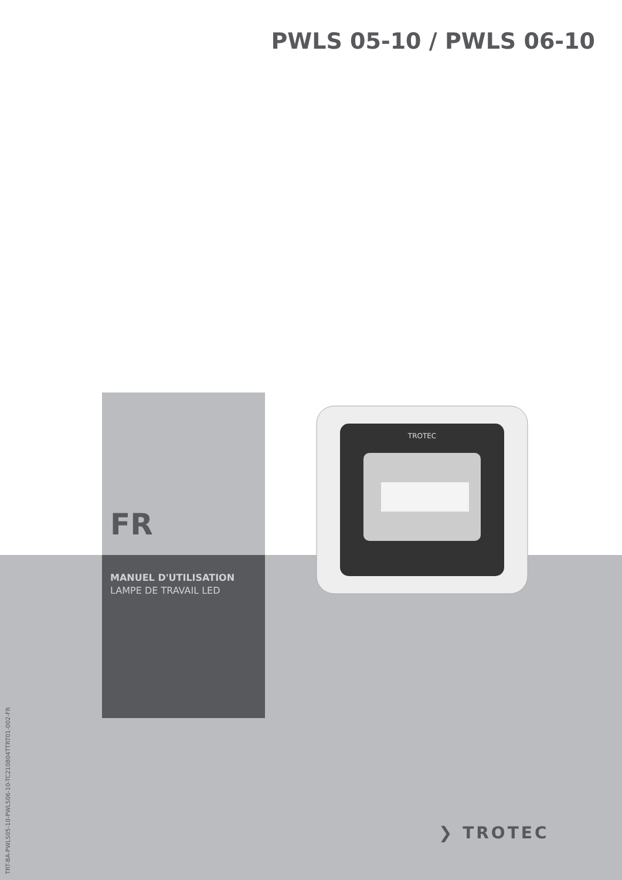PWLS 05-10 / PWLS 06-10
TROTEC
FR
MANUEL D'UTILISATION
LAMPE DE TRAVAIL LED
TRT-BA-PWLS05-10-PWLS06-10-TC210804TTRT01-002-FR
❯ TROTEC